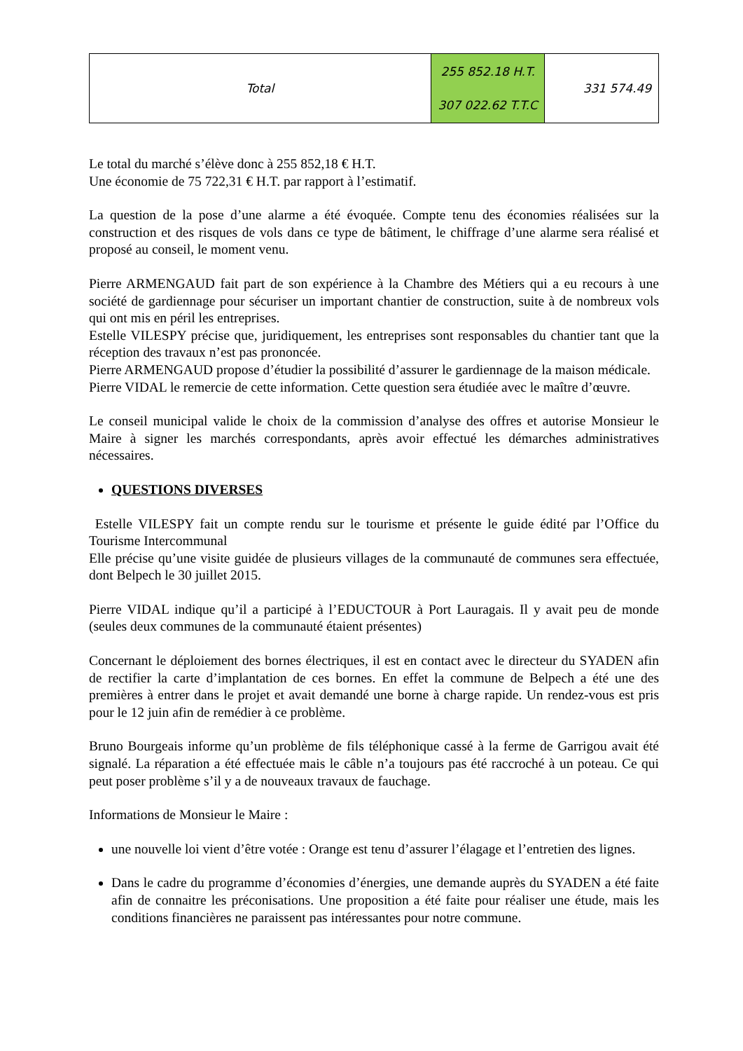| Total | 255 852.18 H.T. 307 022.62 T.T.C | 331 574.49 |
Le total du marché s’élève donc à 255 852,18 € H.T.
Une économie de 75 722,31 € H.T. par rapport à l’estimatif.
La question de la pose d’une alarme a été évoquée. Compte tenu des économies réalisées sur la construction et des risques de vols dans ce type de bâtiment, le chiffrage d’une alarme sera réalisé et proposé au conseil, le moment venu.
Pierre ARMENGAUD fait part de son expérience à la Chambre des Métiers qui a eu recours à une société de gardiennage pour sécuriser un important chantier de construction, suite à de nombreux vols qui ont mis en péril les entreprises.
Estelle VILESPY précise que, juridiquement, les entreprises sont responsables du chantier tant que la réception des travaux n’est pas prononcée.
Pierre ARMENGAUD propose d’étudier la possibilité d’assurer le gardiennage de la maison médicale.
Pierre VIDAL le remercie de cette information. Cette question sera étudiée avec le maître d’œuvre.
Le conseil municipal valide le choix de la commission d’analyse des offres et autorise Monsieur le Maire à signer les marchés correspondants, après avoir effectué les démarches administratives nécessaires.
QUESTIONS DIVERSES
Estelle VILESPY fait un compte rendu sur le tourisme et présente le guide édité par l’Office du Tourisme Intercommunal
Elle précise qu’une visite guidée de plusieurs villages de la communauté de communes sera effectuée, dont Belpech le 30 juillet 2015.
Pierre VIDAL indique qu’il a participé à l’EDUCTOUR à Port Lauragais. Il y avait peu de monde (seules deux communes de la communauté étaient présentes)
Concernant le déploiement des bornes électriques, il est en contact avec le directeur du SYADEN afin de rectifier la carte d’implantation de ces bornes. En effet la commune de Belpech a été une des premières à entrer dans le projet et avait demandé une borne à charge rapide. Un rendez-vous est pris pour le 12 juin afin de remédier à ce problème.
Bruno Bourgeais informe qu’un problème de fils téléphonique cassé à la ferme de Garrigou avait été signalé. La réparation a été effectuée mais le câble n’a toujours pas été raccroché à un poteau. Ce qui peut poser problème s’il y a de nouveaux travaux de fauchage.
Informations de Monsieur le Maire :
une nouvelle loi vient d’être votée : Orange est tenu d’assurer l’élagage et l’entretien des lignes.
Dans le cadre du programme d’économies d’énergies, une demande auprès du SYADEN a été faite afin de connaitre les préconisations. Une proposition a été faite pour réaliser une étude, mais les conditions financières ne paraissent pas intéressantes pour notre commune.